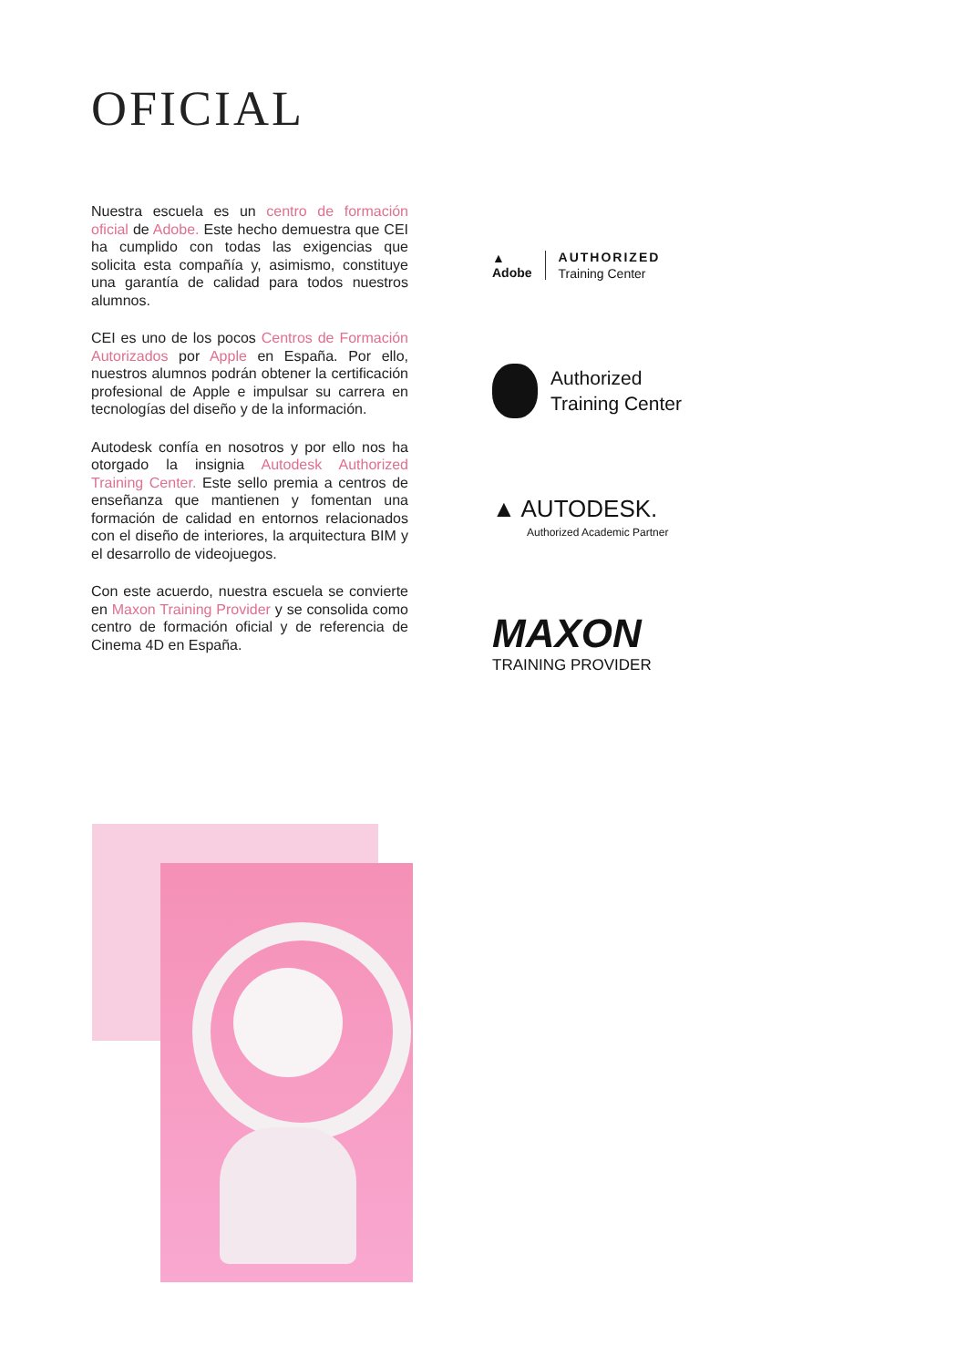OFICIAL
Nuestra escuela es un centro de formación oficial de Adobe. Este hecho demuestra que CEI ha cumplido con todas las exigen­cias que solicita esta compañía y, asimismo, constituye una garantía de calidad para to­dos nuestros alumnos.
CEI es uno de los pocos Centros de Forma­ción Autorizados por Apple en España. Por ello, nuestros alumnos podrán obtener la certificación profesional de Apple e impul­sar su carrera en tecnologías del diseño y de la información.
Autodesk confía en nosotros y por ello nos ha otorgado la insignia Autodesk Authorized Training Center. Este sello premia a centros de enseñanza que mantienen y fomentan una formación de calidad en entornos re­lacionados con el diseño de interiores, la arquitectura BIM y el desarrollo de video­juegos.
Con este acuerdo, nuestra escuela se con­vierte en Maxon Training Provider y se con­solida como centro de formación oficial y de referencia de Cinema 4D en España.
▲
Adobe
AUTHORIZED
Training Center
Authorized
Training Center
▲ AUTODESK.
Authorized Academic Partner
MAXON
TRAINING PROVIDER